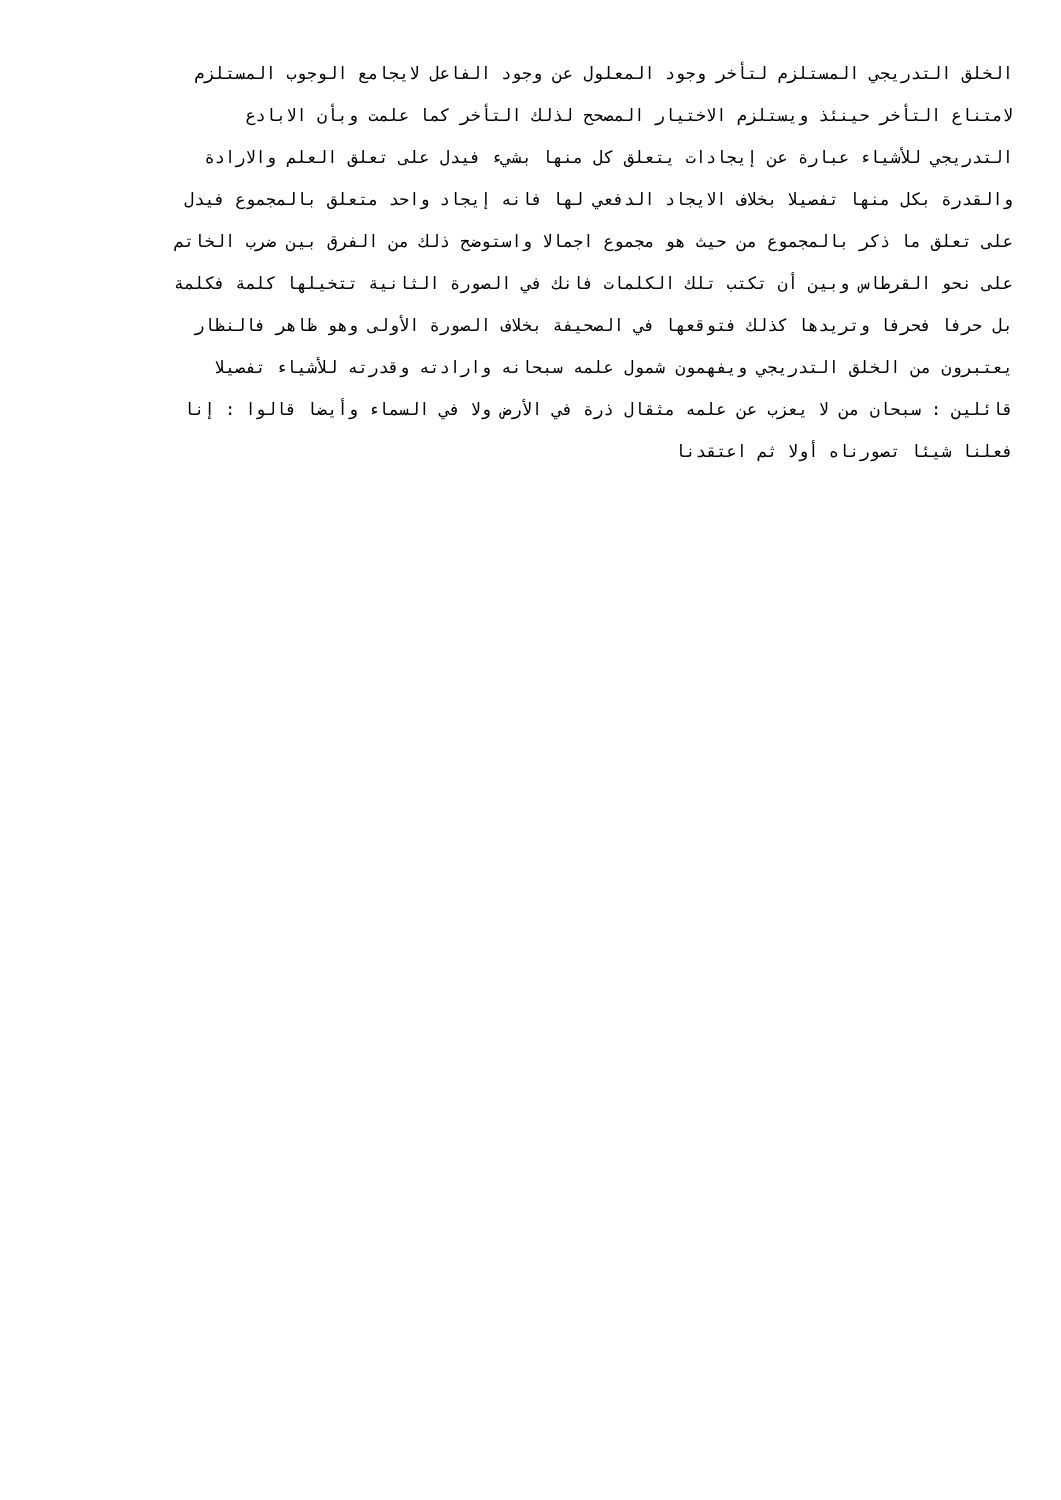الخلق التدريجي المستلزم لتأخر وجود المعلول عن وجود الفاعل لايجامع الوجوب المستلزم
لامتناع التأخر حينئذ ويستلزم الاختيار المصحح لذلك التأخر كما علمت وبأن الابادع
التدريجي للأشياء عبارة عن إيجادات يتعلق كل منها بشيء فيدل على تعلق العلم والارادة
والقدرة بكل منها تفصيلا بخلاف الايجاد الدفعي لها فانه إيجاد واحد متعلق بالمجموع فيدل
على تعلق ما ذكر بالمجموع من حيث هو مجموع اجمالا واستوضح ذلك من الفرق بين ضرب الخاتم
على نحو القرطاس وبين أن تكتب تلك الكلمات فانك في الصورة الثانية تتخيلها كلمة فكلمة
بل حرفا فحرفا وتريدها كذلك فتوقعها في الصحيفة بخلاف الصورة الأولى وهو ظاهر فالنظار
يعتبرون من الخلق التدريجي ويفهمون شمول علمه سبحانه وارادته وقدرته للأشياء تفصيلا
قائلين : سبحان من لا يعزب عن علمه مثقال ذرة في الأرض ولا في السماء وأيضا قالوا : إنا
فعلنا شيئا تصورناه أولا ثم اعتقدنا